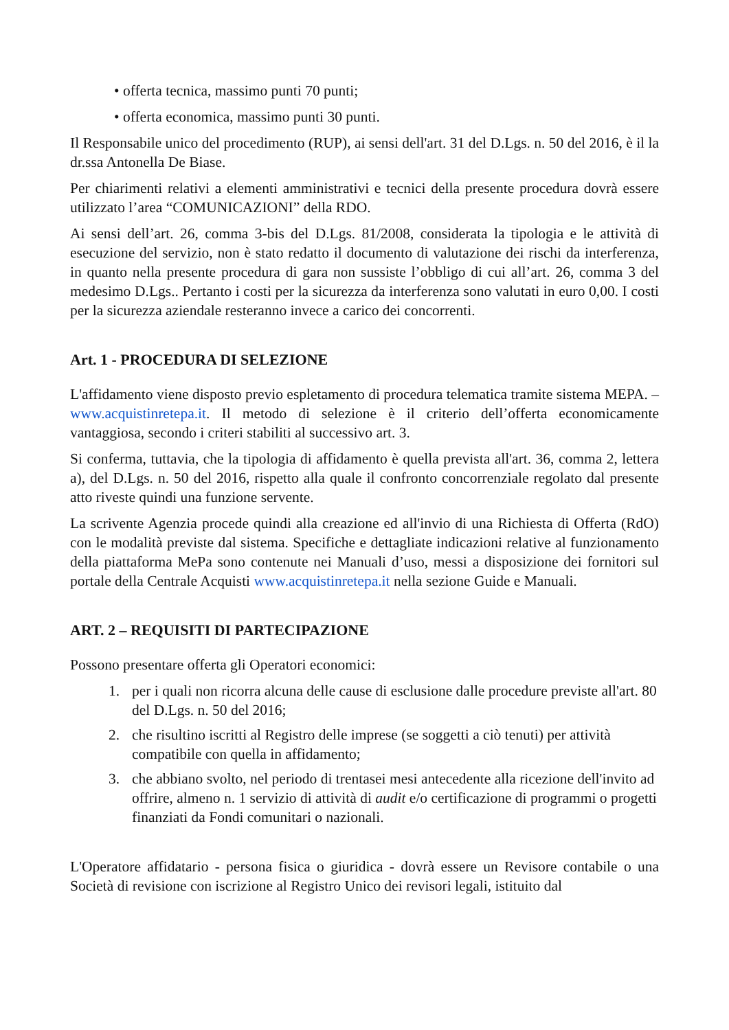• offerta tecnica, massimo punti 70 punti;
• offerta economica, massimo punti 30 punti.
Il Responsabile unico del procedimento (RUP), ai sensi dell'art. 31 del D.Lgs. n. 50 del 2016, è il la dr.ssa Antonella De Biase.
Per chiarimenti relativi a elementi amministrativi e tecnici della presente procedura dovrà essere utilizzato l’area “COMUNICAZIONI” della RDO.
Ai sensi dell’art. 26, comma 3-bis del D.Lgs. 81/2008, considerata la tipologia e le attività di esecuzione del servizio, non è stato redatto il documento di valutazione dei rischi da interferenza, in quanto nella presente procedura di gara non sussiste l’obbligo di cui all’art. 26, comma 3 del medesimo D.Lgs.. Pertanto i costi per la sicurezza da interferenza sono valutati in euro 0,00. I costi per la sicurezza aziendale resteranno invece a carico dei concorrenti.
Art. 1 - PROCEDURA DI SELEZIONE
L'affidamento viene disposto previo espletamento di procedura telematica tramite sistema MEPA. – www.acquistinretepa.it. Il metodo di selezione è il criterio dell’offerta economicamente vantaggiosa, secondo i criteri stabiliti al successivo art. 3.
Si conferma, tuttavia, che la tipologia di affidamento è quella prevista all'art. 36, comma 2, lettera a), del D.Lgs. n. 50 del 2016, rispetto alla quale il confronto concorrenziale regolato dal presente atto riveste quindi una funzione servente.
La scrivente Agenzia procede quindi alla creazione ed all'invio di una Richiesta di Offerta (RdO) con le modalità previste dal sistema. Specifiche e dettagliate indicazioni relative al funzionamento della piattaforma MePa sono contenute nei Manuali d’uso, messi a disposizione dei fornitori sul portale della Centrale Acquisti www.acquistinretepa.it nella sezione Guide e Manuali.
ART. 2 – REQUISITI DI PARTECIPAZIONE
Possono presentare offerta gli Operatori economici:
1. per i quali non ricorra alcuna delle cause di esclusione dalle procedure previste all'art. 80 del D.Lgs. n. 50 del 2016;
2. che risultino iscritti al Registro delle imprese (se soggetti a ciò tenuti) per attività compatibile con quella in affidamento;
3. che abbiano svolto, nel periodo di trentasei mesi antecedente alla ricezione dell'invito ad offrire, almeno n. 1 servizio di attività di audit e/o certificazione di programmi o progetti finanziati da Fondi comunitari o nazionali.
L'Operatore affidatario - persona fisica o giuridica - dovrà essere un Revisore contabile o una Società di revisione con iscrizione al Registro Unico dei revisori legali, istituito dal